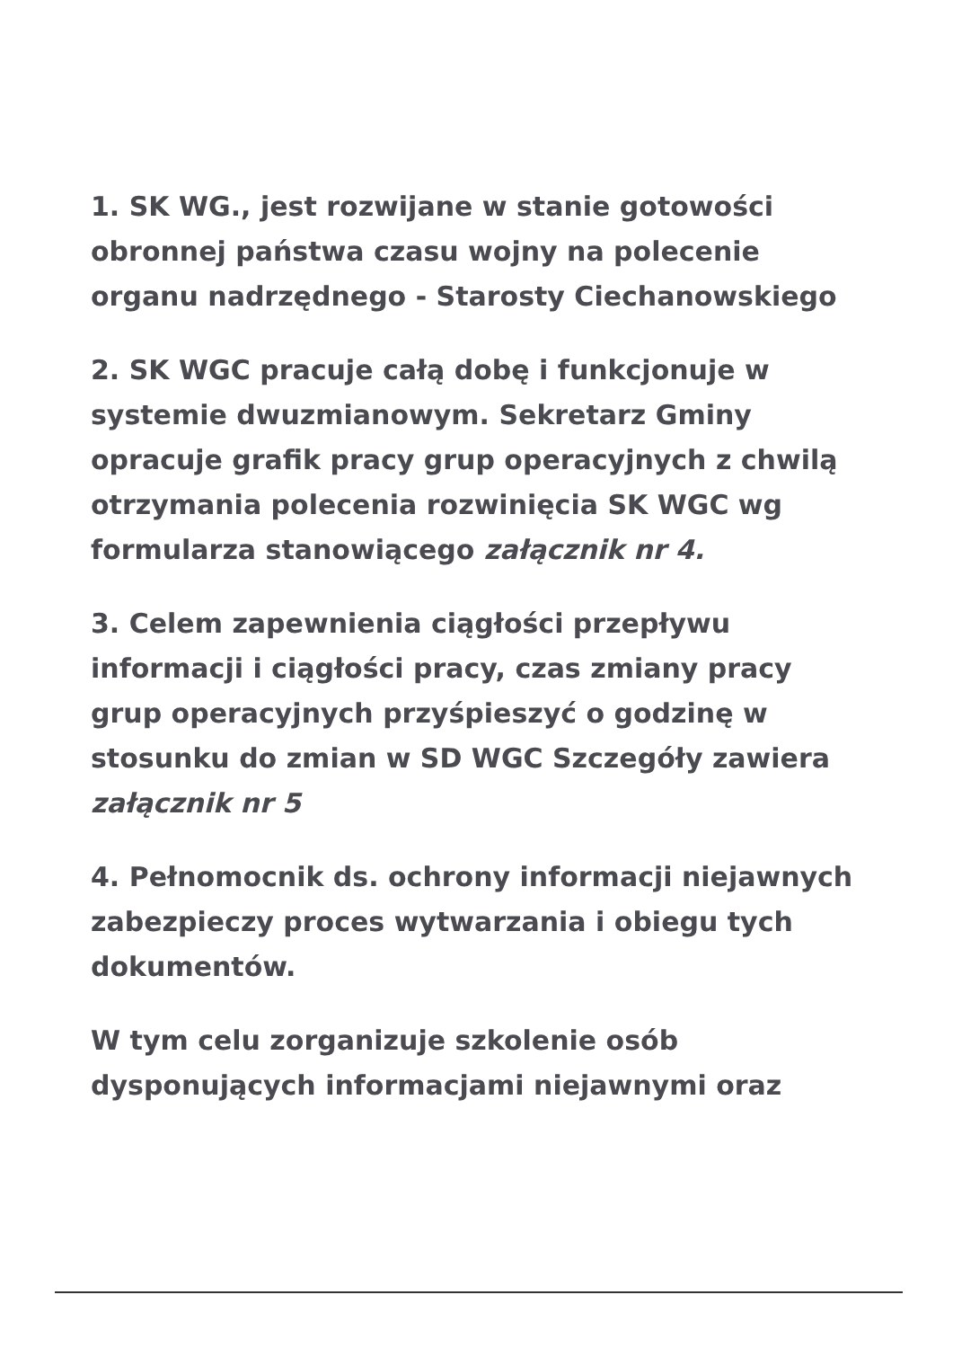1. SK WG., jest rozwijane w stanie gotowości obronnej państwa czasu wojny na polecenie organu nadrzędnego - Starosty Ciechanowskiego
2. SK WGC pracuje całą dobę i funkcjonuje w systemie dwuzmianowym. Sekretarz Gminy opracuje grafik pracy grup operacyjnych z chwilą otrzymania polecenia rozwinięcia SK WGC wg formularza stanowiącego załącznik nr 4.
3. Celem zapewnienia ciągłości przepływu informacji i ciągłości pracy, czas zmiany pracy grup operacyjnych przyśpieszyć o godzinę w stosunku do zmian w SD WGC Szczegóły zawiera załącznik nr 5
4. Pełnomocnik ds. ochrony informacji niejawnych zabezpieczy proces wytwarzania i obiegu tych dokumentów.
W tym celu zorganizuje szkolenie osób dysponujących informacjami niejawnymi oraz